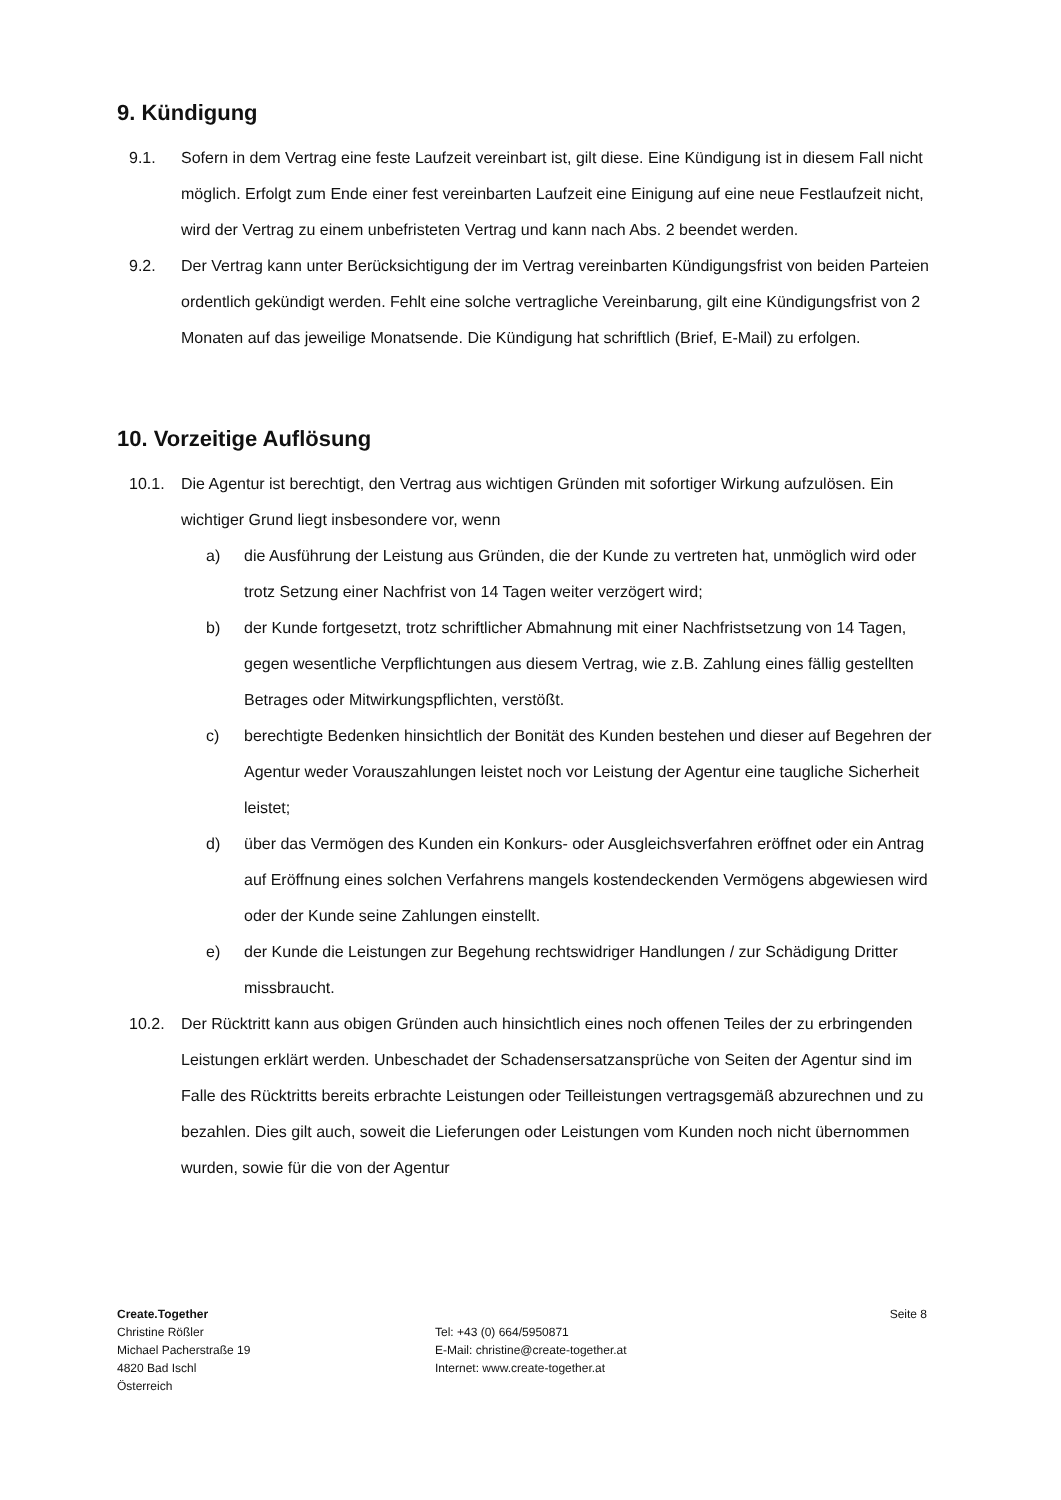9. Kündigung
9.1. Sofern in dem Vertrag eine feste Laufzeit vereinbart ist, gilt diese. Eine Kündigung ist in diesem Fall nicht möglich. Erfolgt zum Ende einer fest vereinbarten Laufzeit eine Einigung auf eine neue Festlaufzeit nicht, wird der Vertrag zu einem unbefristeten Vertrag und kann nach Abs. 2 beendet werden.
9.2. Der Vertrag kann unter Berücksichtigung der im Vertrag vereinbarten Kündigungsfrist von beiden Parteien ordentlich gekündigt werden. Fehlt eine solche vertragliche Vereinbarung, gilt eine Kündigungsfrist von 2 Monaten auf das jeweilige Monatsende. Die Kündigung hat schriftlich (Brief, E-Mail) zu erfolgen.
10. Vorzeitige Auflösung
10.1. Die Agentur ist berechtigt, den Vertrag aus wichtigen Gründen mit sofortiger Wirkung aufzulösen. Ein wichtiger Grund liegt insbesondere vor, wenn
a) die Ausführung der Leistung aus Gründen, die der Kunde zu vertreten hat, unmöglich wird oder trotz Setzung einer Nachfrist von 14 Tagen weiter verzögert wird;
b) der Kunde fortgesetzt, trotz schriftlicher Abmahnung mit einer Nachfristsetzung von 14 Tagen, gegen wesentliche Verpflichtungen aus diesem Vertrag, wie z.B. Zahlung eines fällig gestellten Betrages oder Mitwirkungspflichten, verstößt.
c) berechtigte Bedenken hinsichtlich der Bonität des Kunden bestehen und dieser auf Begehren der Agentur weder Vorauszahlungen leistet noch vor Leistung der Agentur eine taugliche Sicherheit leistet;
d) über das Vermögen des Kunden ein Konkurs- oder Ausgleichsverfahren eröffnet oder ein Antrag auf Eröffnung eines solchen Verfahrens mangels kostendeckenden Vermögens abgewiesen wird oder der Kunde seine Zahlungen einstellt.
e) der Kunde die Leistungen zur Begehung rechtswidriger Handlungen / zur Schädigung Dritter missbraucht.
10.2. Der Rücktritt kann aus obigen Gründen auch hinsichtlich eines noch offenen Teiles der zu erbringenden Leistungen erklärt werden. Unbeschadet der Schadensersatzansprüche von Seiten der Agentur sind im Falle des Rücktritts bereits erbrachte Leistungen oder Teilleistungen vertragsgemäß abzurechnen und zu bezahlen. Dies gilt auch, soweit die Lieferungen oder Leistungen vom Kunden noch nicht übernommen wurden, sowie für die von der Agentur
Create.Together
Christine Rößler
Michael Pacherstraße 19
4820 Bad Ischl
Österreich
Tel: +43 (0) 664/5950871
E-Mail: christine@create-together.at
Internet: www.create-together.at
Seite 8